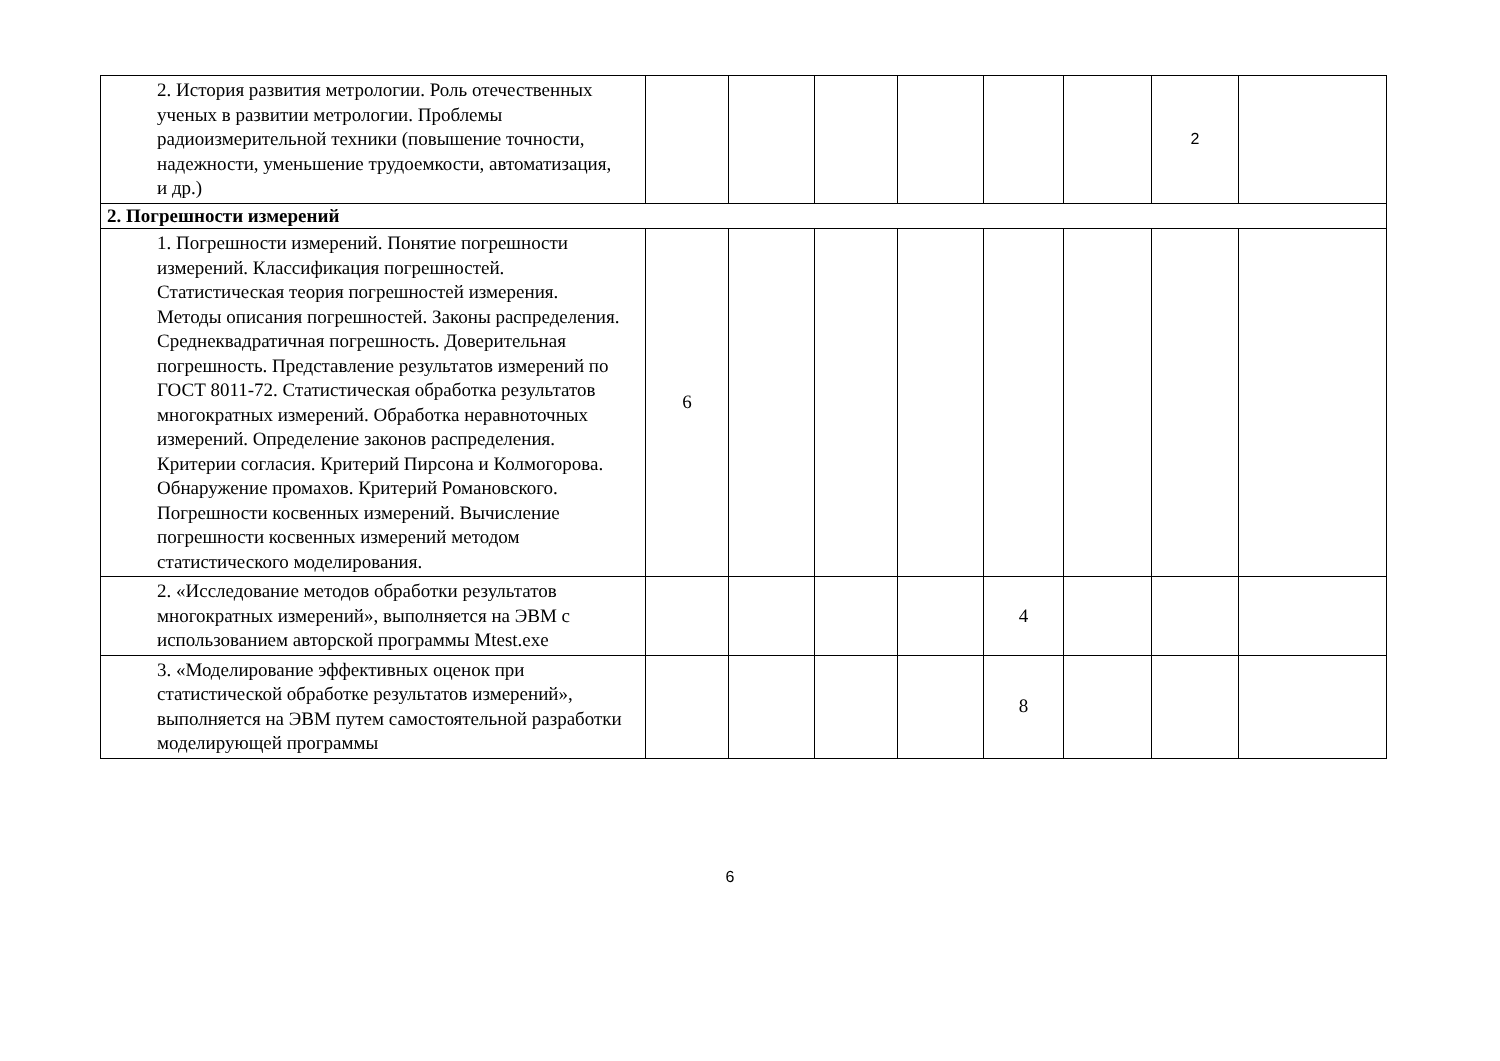| 2. История развития метрологии. Роль отечественных ученых в развитии метрологии. Проблемы радиоизмерительной техники (повышение точности, надежности, уменьшение трудоемкости, автоматизация, и др.) | | | | | | | 2 | |
| 2. Погрешности измерений | | | | | | | | |
| 1. Погрешности измерений. Понятие погрешности измерений. Классификация погрешностей. Статистическая теория погрешностей измерения. Методы описания погрешностей. Законы распределения. Среднеквадратичная погрешность. Доверительная погрешность. Представление результатов измерений по ГОСТ 8011-72. Статистическая обработка результатов многократных измерений. Обработка неравноточных измерений. Определение законов распределения. Критерии согласия. Критерий Пирсона и Колмогорова. Обнаружение промахов. Критерий Романовского. Погрешности косвенных измерений. Вычисление погрешности косвенных измерений методом статистического моделирования. | 6 | | | | | | | |
| 2. «Исследование методов обработки результатов многократных измерений», выполняется на ЭВМ с использованием авторской программы Mtest.exe | | | | | 4 | | | |
| 3. «Моделирование эффективных оценок при статистической обработке результатов измерений», выполняется на ЭВМ путем самостоятельной разработки моделирующей программы | | | | | 8 | | | |
6